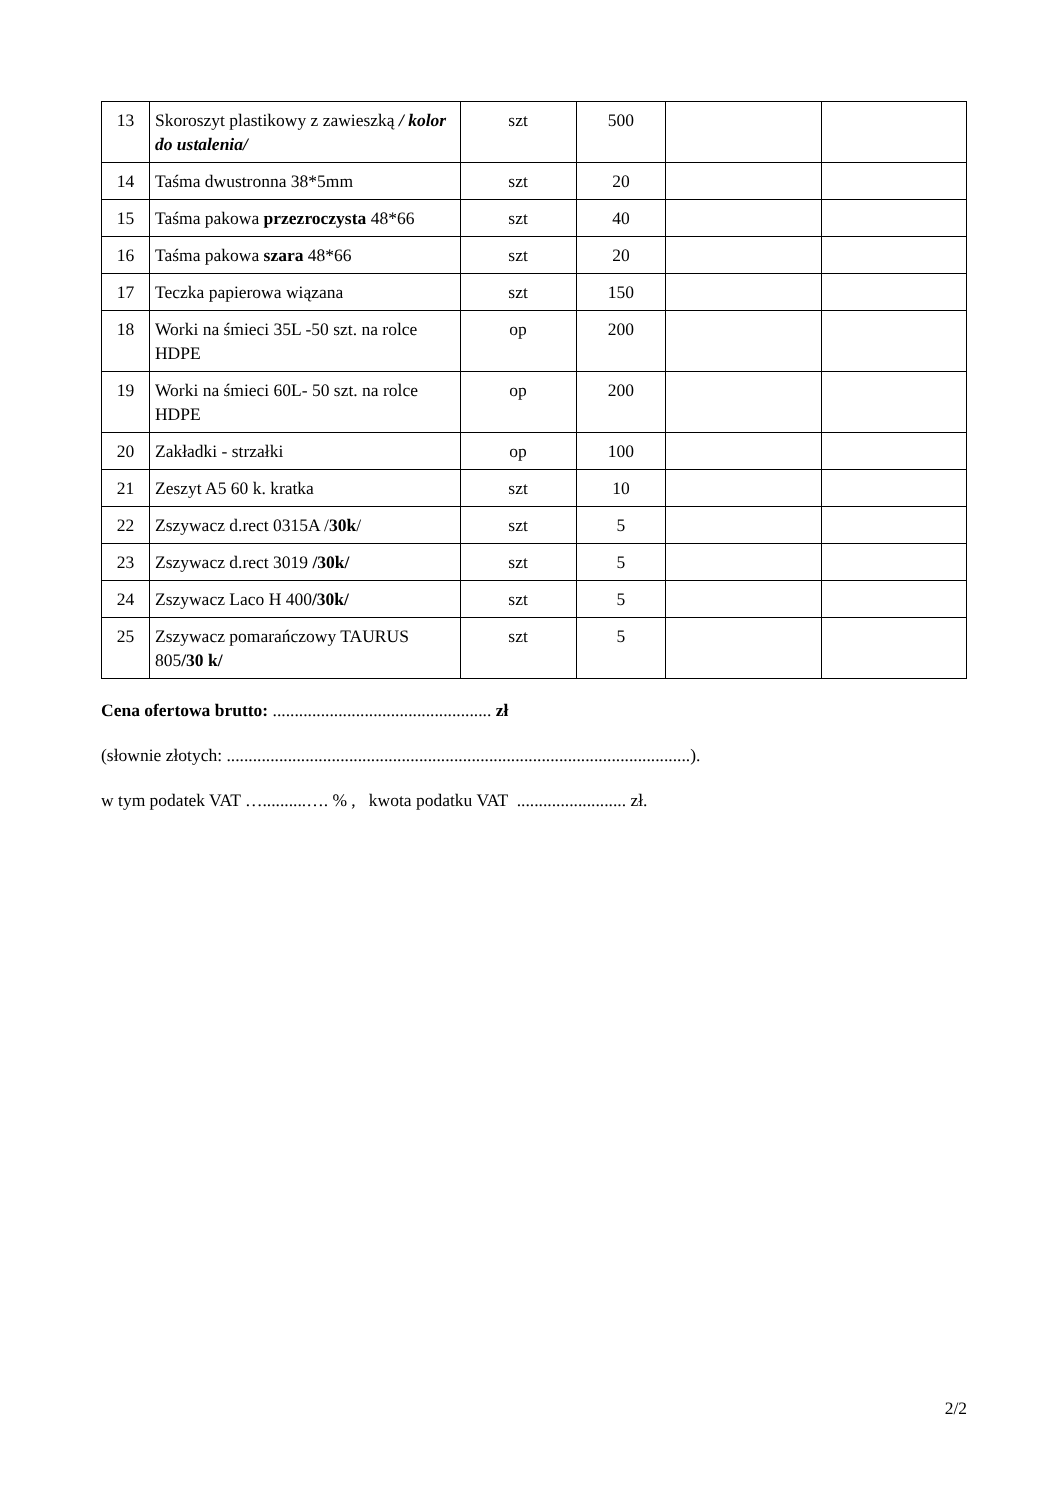| 13 | Skoroszyt plastikowy z zawieszką / kolor do ustalenia/ | szt | 500 | | |
| 14 | Taśma dwustronna 38*5mm | szt | 20 | | |
| 15 | Taśma pakowa przezroczysta 48*66 | szt | 40 | | |
| 16 | Taśma pakowa szara 48*66 | szt | 20 | | |
| 17 | Teczka papierowa wiązana | szt | 150 | | |
| 18 | Worki na śmieci 35L -50 szt. na rolce HDPE | op | 200 | | |
| 19 | Worki na śmieci 60L- 50 szt. na rolce HDPE | op | 200 | | |
| 20 | Zakładki - strzałki | op | 100 | | |
| 21 | Zeszyt A5 60 k. kratka | szt | 10 | | |
| 22 | Zszywacz d.rect 0315A / 30k / | szt | 5 | | |
| 23 | Zszywacz d.rect 3019 /30k/ | szt | 5 | | |
| 24 | Zszywacz Laco H 400 /30k/ | szt | 5 | | |
| 25 | Zszywacz pomarańczowy TAURUS 805 /30 k/ | szt | 5 | | |
Cena ofertowa brutto: .................................................. zł
(słownie złotych: ..........................................................................................................).
w tym podatek VAT …..........…. % , kwota podatku VAT ......................... zł.
2/2